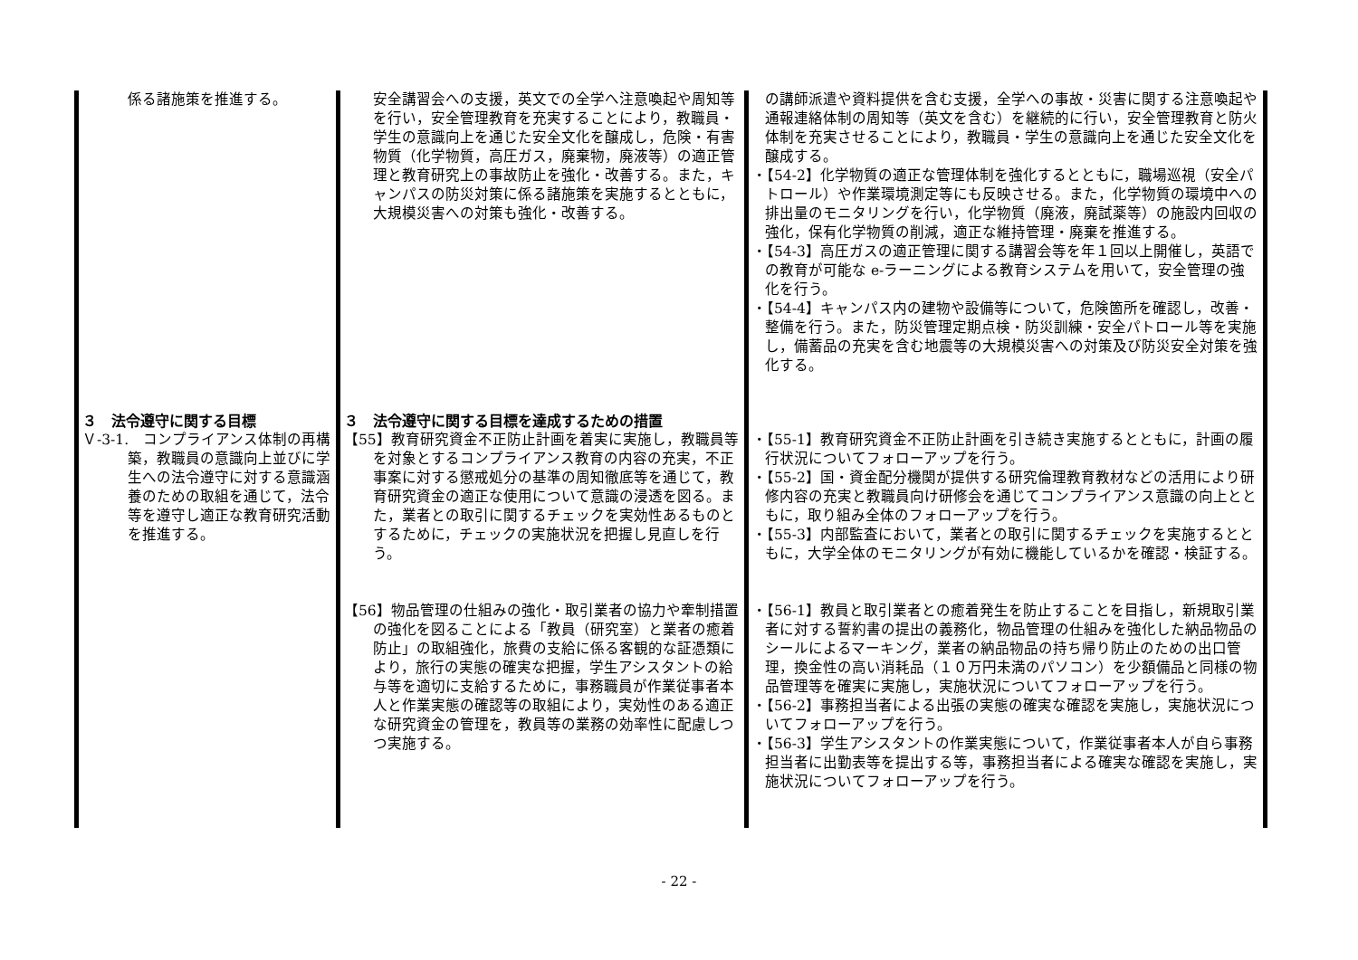| 係る諸施策を推進する。 | 安全講習会への支援，英文での全学へ注意喚起や周知等を行い，安全管理教育を充実することにより，教職員・学生の意識向上を通じた安全文化を醸成し，危険・有害物質（化学物質，高圧ガス，廃棄物，廃液等）の適正管理と教育研究上の事故防止を強化・改善する。また，キャンパスの防災対策に係る諸施策を実施するとともに，大規模災害への対策も強化・改善する。 | の講師派遣や資料提供を含む支援，全学への事故・災害に関する注意喚起や通報連絡体制の周知等（英文を含む）を継続的に行い，安全管理教育と防火体制を充実させることにより，教職員・学生の意識向上を通じた安全文化を醸成する。 ・【54-2】化学物質の適正な管理体制を強化するとともに，職場巡視（安全パトロール）や作業環境測定等にも反映させる。また，化学物質の環境中への排出量のモニタリングを行い，化学物質（廃液，廃試薬等）の施設内回収の強化，保有化学物質の削減，適正な維持管理・廃棄を推進する。 ・【54-3】高圧ガスの適正管理に関する講習会等を年１回以上開催し，英語での教育が可能な e-ラーニングによる教育システムを用いて，安全管理の強化を行う。 ・【54-4】キャンパス内の建物や設備等について，危険箇所を確認し，改善・整備を行う。また，防災管理定期点検・防災訓練・安全パトロール等を実施し，備蓄品の充実を含む地震等の大規模災害への対策及び防災安全対策を強化する。 |
| ３ 法令遵守に関する目標 Ｖ-3-1. コンプライアンス体制の再構築，教職員の意識向上並びに学生への法令遵守に対する意識涵養のための取組を通じて，法令等を遵守し適正な教育研究活動を推進する。 | ３ 法令遵守に関する目標を達成するための措置 【55】教育研究資金不正防止計画を着実に実施し，教職員等を対象とするコンプライアンス教育の内容の充実，不正事案に対する懲戒処分の基準の周知徹底等を通じて，教育研究資金の適正な使用について意識の浸透を図る。また，業者との取引に関するチェックを実効性あるものとするために，チェックの実施状況を把握し見直しを行う。 | ・【55-1】教育研究資金不正防止計画を引き続き実施するとともに，計画の履行状況についてフォローアップを行う。 ・【55-2】国・資金配分機関が提供する研究倫理教育教材などの活用により研修内容の充実と教職員向け研修会を通じてコンプライアンス意識の向上とともに，取り組み全体のフォローアップを行う。 ・【55-3】内部監査において，業者との取引に関するチェックを実施するとともに，大学全体のモニタリングが有効に機能しているかを確認・検証する。 |
| | 【56】物品管理の仕組みの強化・取引業者の協力や牽制措置の強化を図ることによる「教員（研究室）と業者の癒着防止」の取組強化，旅費の支給に係る客観的な証憑類により，旅行の実態の確実な把握，学生アシスタントの給与等を適切に支給するために，事務職員が作業従事者本人と作業実態の確認等の取組により，実効性のある適正な研究資金の管理を，教員等の業務の効率性に配慮しつつ実施する。 | ・【56-1】教員と取引業者との癒着発生を防止することを目指し，新規取引業者に対する誓約書の提出の義務化，物品管理の仕組みを強化した納品物品のシールによるマーキング，業者の納品物品の持ち帰り防止のための出口管理，換金性の高い消耗品（１０万円未満のパソコン）を少額備品と同様の物品管理等を確実に実施し，実施状況についてフォローアップを行う。 ・【56-2】事務担当者による出張の実態の確実な確認を実施し，実施状況についてフォローアップを行う。 ・【56-3】学生アシスタントの作業実態について，作業従事者本人が自ら事務担当者に出勤表等を提出する等，事務担当者による確実な確認を実施し，実施状況についてフォローアップを行う。 |
- 22 -